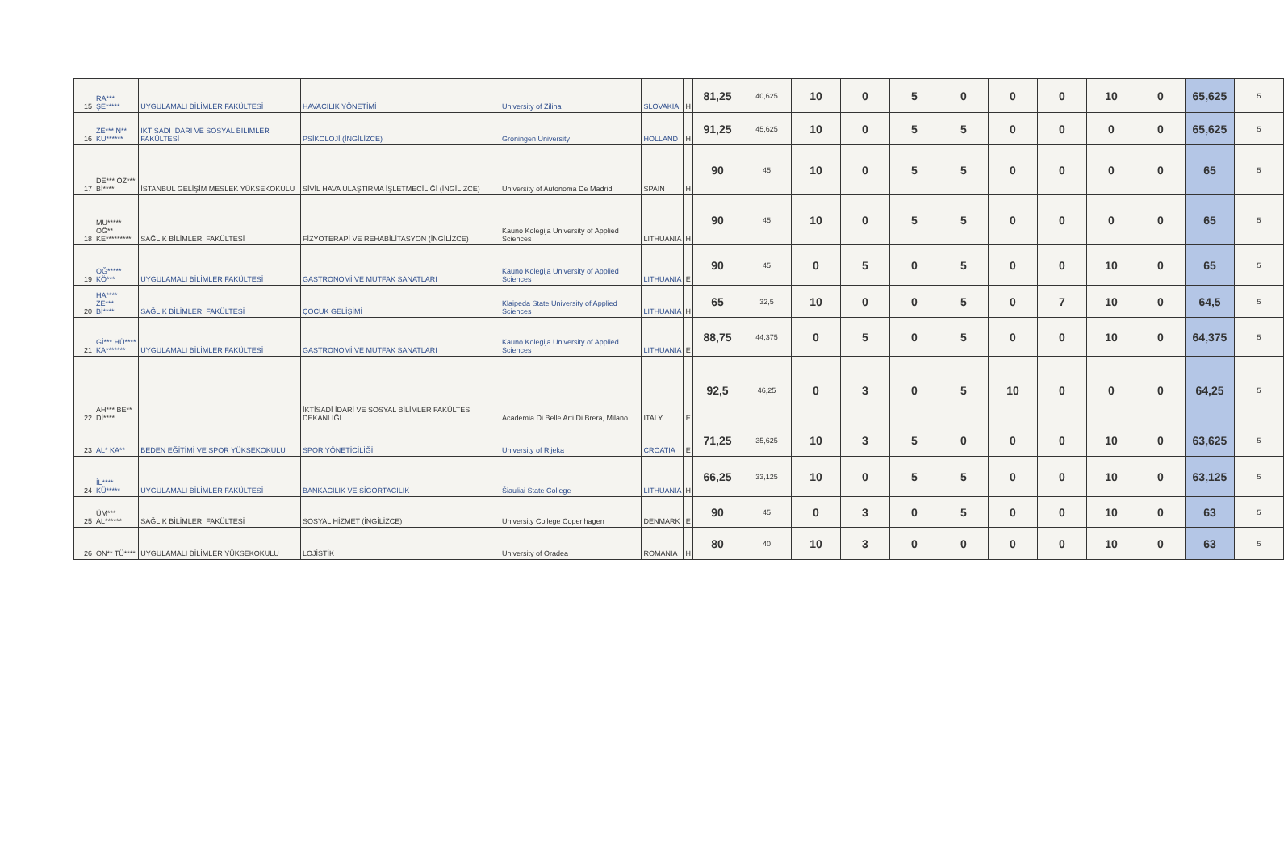| 15 | RA*** ŞE***** | UYGULAMALI BİLİMLER FAKÜLTESİ | HAVACILIK YÖNETİMİ | University of Zilina | SLOVAKIA | H | 81,25 | 40,625 | 10 | 0 | 5 | 0 | 0 | 0 | 10 | 0 | 65,625 | 5 |
| 16 | ZE*** N** KU****** | İKTİSADİ İDARİ VE SOSYAL BİLİMLER FAKÜLTESİ | PSİKOLOJİ (İNGİLİZCE) | Groningen University | HOLLAND | H | 91,25 | 45,625 | 10 | 0 | 5 | 5 | 0 | 0 | 0 | 0 | 65,625 | 5 |
| 17 | DE*** ÖZ*** Bİ**** | İSTANBUL GELİŞİM MESLEK YÜKSEKOKULU | SİVİL HAVA ULAŞTIRMA İŞLETMECİLİĞİ (İNGİLİZCE) | University of Autonoma De Madrid | SPAIN | H | 90 | 45 | 10 | 0 | 5 | 5 | 0 | 0 | 0 | 0 | 65 | 5 |
| 18 | MU***** OĞ** KE********* | SAĞLIK BİLİMLERİ FAKÜLTESİ | FİZYOTERAPİ VE REHABİLİTASYON (İNGİLİZCE) | Kauno Kolegija University of Applied Sciences | LITHUANIA | H | 90 | 45 | 10 | 0 | 5 | 5 | 0 | 0 | 0 | 0 | 65 | 5 |
| 19 | OĞ***** KÖ*** | UYGULAMALI BİLİMLER FAKÜLTESİ | GASTRONOMİ VE MUTFAK SANATLARI | Kauno Kolegija University of Applied Sciences | LITHUANIA | E | 90 | 45 | 0 | 5 | 0 | 5 | 0 | 0 | 10 | 0 | 65 | 5 |
| 20 | HA**** ZE*** Bİ**** | SAĞLIK BİLİMLERİ FAKÜLTESİ | ÇOCUK GELİŞİMİ | Klaipeda State University of Applied Sciences | LITHUANIA | H | 65 | 32,5 | 10 | 0 | 0 | 5 | 0 | 7 | 10 | 0 | 64,5 | 5 |
| 21 | Gİ*** HÜ**** KA******* | UYGULAMALI BİLİMLER FAKÜLTESİ | GASTRONOMİ VE MUTFAK SANATLARI | Kauno Kolegija University of Applied Sciences | LITHUANIA | E | 88,75 | 44,375 | 0 | 5 | 0 | 5 | 0 | 0 | 10 | 0 | 64,375 | 5 |
| 22 | AH*** BE** Dİ**** | | İKTİSADİ İDARİ VE SOSYAL BİLİMLER FAKÜLTESİ DEKANLIĞI | Academia Di Belle Arti Di Brera, Milano | ITALY | E | 92,5 | 46,25 | 0 | 3 | 0 | 5 | 10 | 0 | 0 | 0 | 64,25 | 5 |
| 23 | AL* KA** | BEDEN EĞİTİMİ VE SPOR YÜKSEKOKULU | SPOR YÖNETİCİLİĞİ | University of Rijeka | CROATIA | E | 71,25 | 35,625 | 10 | 3 | 5 | 0 | 0 | 0 | 10 | 0 | 63,625 | 5 |
| 24 | İL**** KÜ***** | UYGULAMALI BİLİMLER FAKÜLTESİ | BANKACILIK VE SİGORTACILIK | Šiauliai State College | LITHUANIA | H | 66,25 | 33,125 | 10 | 0 | 5 | 5 | 0 | 0 | 10 | 0 | 63,125 | 5 |
| 25 | ÜM*** AL****** | SAĞLIK BİLİMLERİ FAKÜLTESİ | SOSYAL HİZMET (İNGİLİZCE) | University College Copenhagen | DENMARK | E | 90 | 45 | 0 | 3 | 0 | 5 | 0 | 0 | 10 | 0 | 63 | 5 |
| 26 | ON** TÜ**** | UYGULAMALI BİLİMLER YÜKSEKOKULU | LOJİSTİK | University of Oradea | ROMANIA | H | 80 | 40 | 10 | 3 | 0 | 0 | 0 | 0 | 10 | 0 | 63 | 5 |